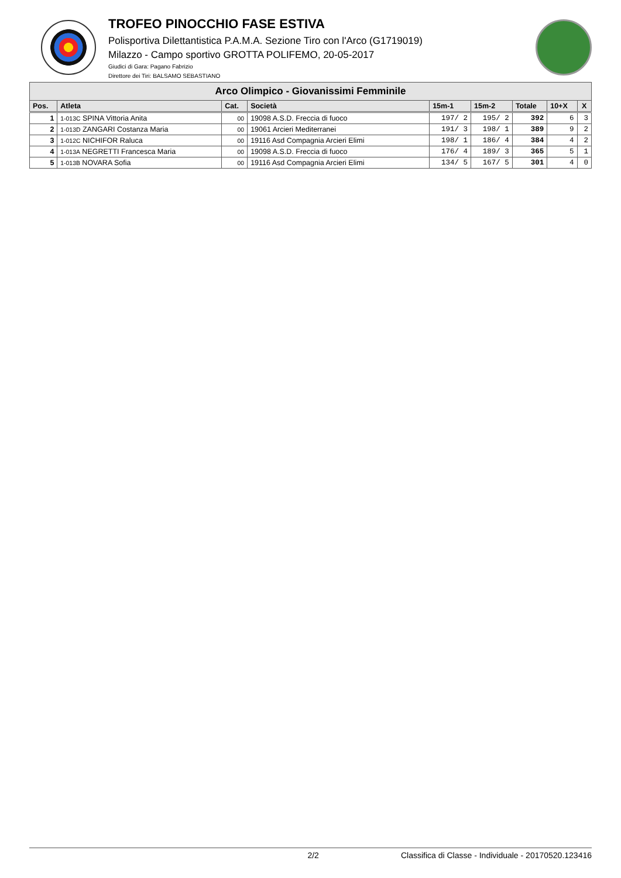TROFEO PINOCCHIO FASE ESTIVA
Polisportiva Dilettantistica P.A.M.A. Sezione Tiro con l'Arco (G1719019)
Milazzo - Campo sportivo GROTTA POLIFEMO, 20-05-2017
Giudici di Gara: Pagano Fabrizio
Direttore dei Tiri: BALSAMO SEBASTIANO
| Arco Olimpico - Giovanissimi Femminile | | | | | | | | |
| --- | --- | --- | --- | --- | --- | --- | --- | --- |
| Pos. | Atleta | Cat. | Società | 15m-1 | 15m-2 | Totale | 10+X | X |
| 1 | 1-013C SPINA Vittoria Anita | 00 | 19098 A.S.D. Freccia di fuoco | 197/ 2 | 195/ 2 | 392 | 6 | 3 |
| 2 | 1-013D ZANGARI Costanza Maria | 00 | 19061 Arcieri Mediterranei | 191/ 3 | 198/ 1 | 389 | 9 | 2 |
| 3 | 1-012C NICHIFOR Raluca | 00 | 19116 Asd Compagnia Arcieri Elimi | 198/ 1 | 186/ 4 | 384 | 4 | 2 |
| 4 | 1-013A NEGRETTI Francesca Maria | 00 | 19098 A.S.D. Freccia di fuoco | 176/ 4 | 189/ 3 | 365 | 5 | 1 |
| 5 | 1-013B NOVARA Sofia | 00 | 19116 Asd Compagnia Arcieri Elimi | 134/ 5 | 167/ 5 | 301 | 4 | 0 |
2/2 Classifica di Classe - Individuale - 20170520.123416